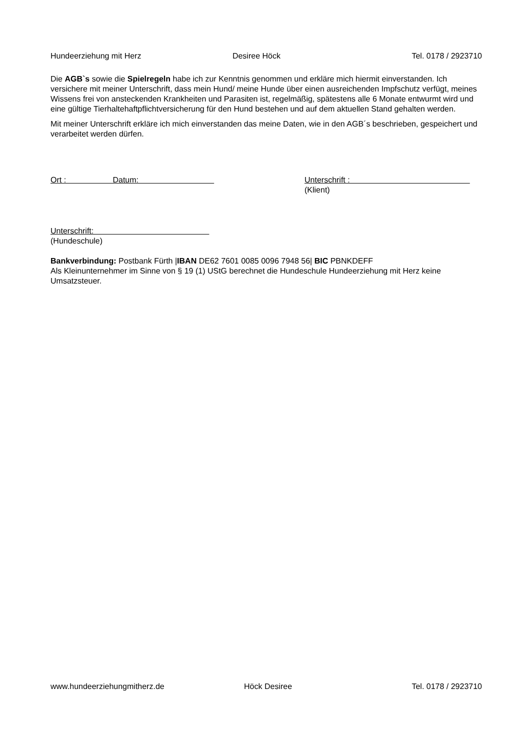Hundeerziehung mit Herz Desiree Höck Tel. 0178 / 2923710
Die AGB`s sowie die Spielregeln habe ich zur Kenntnis genommen und erkläre mich hiermit einverstanden. Ich versichere mit meiner Unterschrift, dass mein Hund/ meine Hunde über einen ausreichenden Impfschutz verfügt, meines Wissens frei von ansteckenden Krankheiten und Parasiten ist, regelmäßig, spätestens alle 6 Monate entwurmt wird und eine gültige Tierhaltehaftpflichtversicherung für den Hund bestehen und auf dem aktuellen Stand gehalten werden.
Mit meiner Unterschrift erkläre ich mich einverstanden das meine Daten, wie in den AGB´s beschrieben, gespeichert und verarbeitet werden dürfen.
Ort : Datum: Unterschrift :
(Klient)
Unterschrift:
(Hundeschule)
Bankverbindung: Postbank Fürth |IBAN DE62 7601 0085 0096 7948 56| BIC PBNKDEFF
Als Kleinunternehmer im Sinne von § 19 (1) UStG berechnet die Hundeschule Hundeerziehung mit Herz keine Umsatzsteuer.
www.hundeerziehungmitherz.de Höck Desiree Tel. 0178 / 2923710